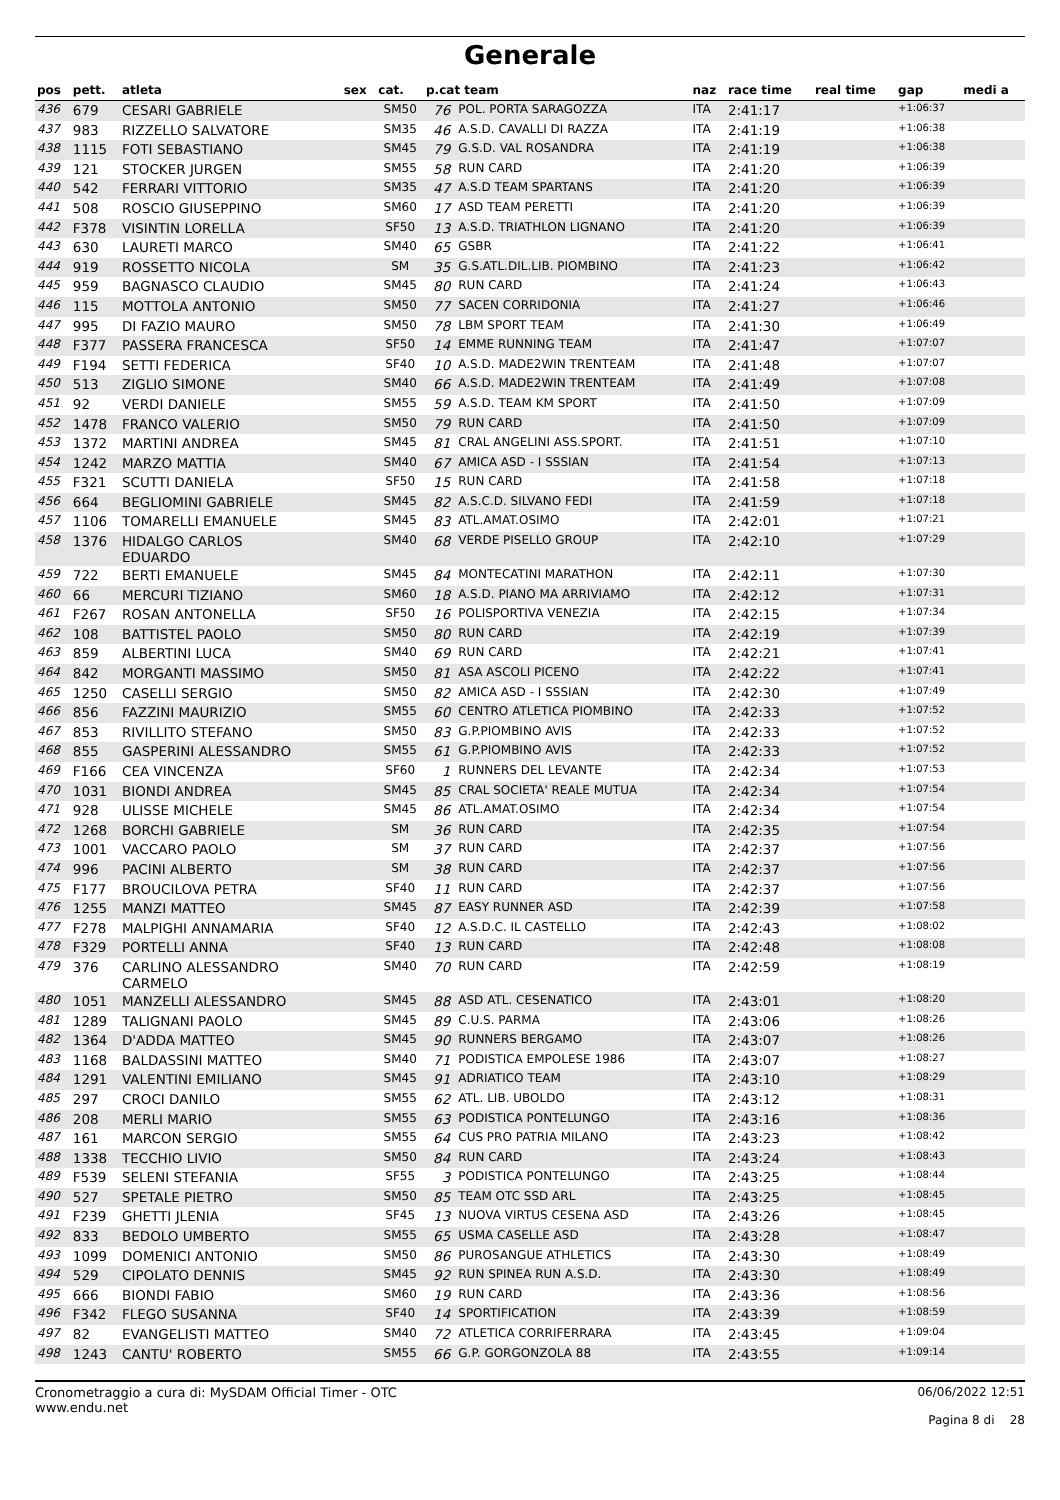Generale
| pos | pett. | atleta | sex | cat. | p.cat team | | naz | race time | real time | gap | medi a |
| --- | --- | --- | --- | --- | --- | --- | --- | --- | --- | --- | --- |
| 436 | 679 | CESARI GABRIELE | | SM50 | 76 | POL. PORTA SARAGOZZA | ITA | 2:41:17 | | +1:06:37 | |
| 437 | 983 | RIZZELLO SALVATORE | | SM35 | 46 | A.S.D. CAVALLI DI RAZZA | ITA | 2:41:19 | | +1:06:38 | |
| 438 | 1115 | FOTI SEBASTIANO | | SM45 | 79 | G.S.D. VAL ROSANDRA | ITA | 2:41:19 | | +1:06:38 | |
| 439 | 121 | STOCKER JURGEN | | SM55 | 58 | RUN CARD | ITA | 2:41:20 | | +1:06:39 | |
| 440 | 542 | FERRARI VITTORIO | | SM35 | 47 | A.S.D TEAM SPARTANS | ITA | 2:41:20 | | +1:06:39 | |
| 441 | 508 | ROSCIO GIUSEPPINO | | SM60 | 17 | ASD TEAM PERETTI | ITA | 2:41:20 | | +1:06:39 | |
| 442 | F378 | VISINTIN LORELLA | | SF50 | 13 | A.S.D. TRIATHLON LIGNANO | ITA | 2:41:20 | | +1:06:39 | |
| 443 | 630 | LAURETI MARCO | | SM40 | 65 | GSBR | ITA | 2:41:22 | | +1:06:41 | |
| 444 | 919 | ROSSETTO NICOLA | | SM | 35 | G.S.ATL.DIL.LIB. PIOMBINO | ITA | 2:41:23 | | +1:06:42 | |
| 445 | 959 | BAGNASCO CLAUDIO | | SM45 | 80 | RUN CARD | ITA | 2:41:24 | | +1:06:43 | |
| 446 | 115 | MOTTOLA ANTONIO | | SM50 | 77 | SACEN CORRIDONIA | ITA | 2:41:27 | | +1:06:46 | |
| 447 | 995 | DI FAZIO MAURO | | SM50 | 78 | LBM SPORT TEAM | ITA | 2:41:30 | | +1:06:49 | |
| 448 | F377 | PASSERA FRANCESCA | | SF50 | 14 | EMME RUNNING TEAM | ITA | 2:41:47 | | +1:07:07 | |
| 449 | F194 | SETTI FEDERICA | | SF40 | 10 | A.S.D. MADE2WIN TRENTEAM | ITA | 2:41:48 | | +1:07:07 | |
| 450 | 513 | ZIGLIO SIMONE | | SM40 | 66 | A.S.D. MADE2WIN TRENTEAM | ITA | 2:41:49 | | +1:07:08 | |
| 451 | 92 | VERDI DANIELE | | SM55 | 59 | A.S.D. TEAM KM SPORT | ITA | 2:41:50 | | +1:07:09 | |
| 452 | 1478 | FRANCO VALERIO | | SM50 | 79 | RUN CARD | ITA | 2:41:50 | | +1:07:09 | |
| 453 | 1372 | MARTINI ANDREA | | SM45 | 81 | CRAL ANGELINI ASS.SPORT. | ITA | 2:41:51 | | +1:07:10 | |
| 454 | 1242 | MARZO MATTIA | | SM40 | 67 | AMICA ASD - I SSSIAN | ITA | 2:41:54 | | +1:07:13 | |
| 455 | F321 | SCUTTI DANIELA | | SF50 | 15 | RUN CARD | ITA | 2:41:58 | | +1:07:18 | |
| 456 | 664 | BEGLIOMINI GABRIELE | | SM45 | 82 | A.S.C.D. SILVANO FEDI | ITA | 2:41:59 | | +1:07:18 | |
| 457 | 1106 | TOMARELLI EMANUELE | | SM45 | 83 | ATL.AMAT.OSIMO | ITA | 2:42:01 | | +1:07:21 | |
| 458 | 1376 | HIDALGO CARLOS EDUARDO | | SM40 | 68 | VERDE PISELLO GROUP | ITA | 2:42:10 | | +1:07:29 | |
| 459 | 722 | BERTI EMANUELE | | SM45 | 84 | MONTECATINI MARATHON | ITA | 2:42:11 | | +1:07:30 | |
| 460 | 66 | MERCURI TIZIANO | | SM60 | 18 | A.S.D. PIANO MA ARRIVIAMO | ITA | 2:42:12 | | +1:07:31 | |
| 461 | F267 | ROSAN ANTONELLA | | SF50 | 16 | POLISPORTIVA VENEZIA | ITA | 2:42:15 | | +1:07:34 | |
| 462 | 108 | BATTISTEL PAOLO | | SM50 | 80 | RUN CARD | ITA | 2:42:19 | | +1:07:39 | |
| 463 | 859 | ALBERTINI LUCA | | SM40 | 69 | RUN CARD | ITA | 2:42:21 | | +1:07:41 | |
| 464 | 842 | MORGANTI MASSIMO | | SM50 | 81 | ASA ASCOLI PICENO | ITA | 2:42:22 | | +1:07:41 | |
| 465 | 1250 | CASELLI SERGIO | | SM50 | 82 | AMICA ASD - I SSSIAN | ITA | 2:42:30 | | +1:07:49 | |
| 466 | 856 | FAZZINI MAURIZIO | | SM55 | 60 | CENTRO ATLETICA PIOMBINO | ITA | 2:42:33 | | +1:07:52 | |
| 467 | 853 | RIVILLITO STEFANO | | SM50 | 83 | G.P.PIOMBINO AVIS | ITA | 2:42:33 | | +1:07:52 | |
| 468 | 855 | GASPERINI ALESSANDRO | | SM55 | 61 | G.P.PIOMBINO AVIS | ITA | 2:42:33 | | +1:07:52 | |
| 469 | F166 | CEA VINCENZA | | SF60 | 1 | RUNNERS DEL LEVANTE | ITA | 2:42:34 | | +1:07:53 | |
| 470 | 1031 | BIONDI ANDREA | | SM45 | 85 | CRAL SOCIETA' REALE MUTUA | ITA | 2:42:34 | | +1:07:54 | |
| 471 | 928 | ULISSE MICHELE | | SM45 | 86 | ATL.AMAT.OSIMO | ITA | 2:42:34 | | +1:07:54 | |
| 472 | 1268 | BORCHI GABRIELE | | SM | 36 | RUN CARD | ITA | 2:42:35 | | +1:07:54 | |
| 473 | 1001 | VACCARO PAOLO | | SM | 37 | RUN CARD | ITA | 2:42:37 | | +1:07:56 | |
| 474 | 996 | PACINI ALBERTO | | SM | 38 | RUN CARD | ITA | 2:42:37 | | +1:07:56 | |
| 475 | F177 | BROUCILOVA PETRA | | SF40 | 11 | RUN CARD | ITA | 2:42:37 | | +1:07:56 | |
| 476 | 1255 | MANZI MATTEO | | SM45 | 87 | EASY RUNNER ASD | ITA | 2:42:39 | | +1:07:58 | |
| 477 | F278 | MALPIGHI ANNAMARIA | | SF40 | 12 | A.S.D.C. IL CASTELLO | ITA | 2:42:43 | | +1:08:02 | |
| 478 | F329 | PORTELLI ANNA | | SF40 | 13 | RUN CARD | ITA | 2:42:48 | | +1:08:08 | |
| 479 | 376 | CARLINO ALESSANDRO CARMELO | | SM40 | 70 | RUN CARD | ITA | 2:42:59 | | +1:08:19 | |
| 480 | 1051 | MANZELLI ALESSANDRO | | SM45 | 88 | ASD ATL. CESENATICO | ITA | 2:43:01 | | +1:08:20 | |
| 481 | 1289 | TALIGNANI PAOLO | | SM45 | 89 | C.U.S. PARMA | ITA | 2:43:06 | | +1:08:26 | |
| 482 | 1364 | D'ADDA MATTEO | | SM45 | 90 | RUNNERS BERGAMO | ITA | 2:43:07 | | +1:08:26 | |
| 483 | 1168 | BALDASSINI MATTEO | | SM40 | 71 | PODISTICA EMPOLESE 1986 | ITA | 2:43:07 | | +1:08:27 | |
| 484 | 1291 | VALENTINI EMILIANO | | SM45 | 91 | ADRIATICO TEAM | ITA | 2:43:10 | | +1:08:29 | |
| 485 | 297 | CROCI DANILO | | SM55 | 62 | ATL. LIB. UBOLDO | ITA | 2:43:12 | | +1:08:31 | |
| 486 | 208 | MERLI MARIO | | SM55 | 63 | PODISTICA PONTELUNGO | ITA | 2:43:16 | | +1:08:36 | |
| 487 | 161 | MARCON SERGIO | | SM55 | 64 | CUS PRO PATRIA MILANO | ITA | 2:43:23 | | +1:08:42 | |
| 488 | 1338 | TECCHIO LIVIO | | SM50 | 84 | RUN CARD | ITA | 2:43:24 | | +1:08:43 | |
| 489 | F539 | SELENI STEFANIA | | SF55 | 3 | PODISTICA PONTELUNGO | ITA | 2:43:25 | | +1:08:44 | |
| 490 | 527 | SPETALE PIETRO | | SM50 | 85 | TEAM OTC SSD ARL | ITA | 2:43:25 | | +1:08:45 | |
| 491 | F239 | GHETTI JLENIA | | SF45 | 13 | NUOVA VIRTUS CESENA ASD | ITA | 2:43:26 | | +1:08:45 | |
| 492 | 833 | BEDOLO UMBERTO | | SM55 | 65 | USMA CASELLE ASD | ITA | 2:43:28 | | +1:08:47 | |
| 493 | 1099 | DOMENICI ANTONIO | | SM50 | 86 | PUROSANGUE ATHLETICS | ITA | 2:43:30 | | +1:08:49 | |
| 494 | 529 | CIPOLATO DENNIS | | SM45 | 92 | RUN SPINEA RUN A.S.D. | ITA | 2:43:30 | | +1:08:49 | |
| 495 | 666 | BIONDI FABIO | | SM60 | 19 | RUN CARD | ITA | 2:43:36 | | +1:08:56 | |
| 496 | F342 | FLEGO SUSANNA | | SF40 | 14 | SPORTIFICATION | ITA | 2:43:39 | | +1:08:59 | |
| 497 | 82 | EVANGELISTI MATTEO | | SM40 | 72 | ATLETICA CORRIFERRARA | ITA | 2:43:45 | | +1:09:04 | |
| 498 | 1243 | CANTU' ROBERTO | | SM55 | 66 | G.P. GORGONZOLA 88 | ITA | 2:43:55 | | +1:09:14 | |
Cronometraggio a cura di: MySDAM Official Timer - OTC
www.endu.net
06/06/2022 12:51
Pagina 8 di 28